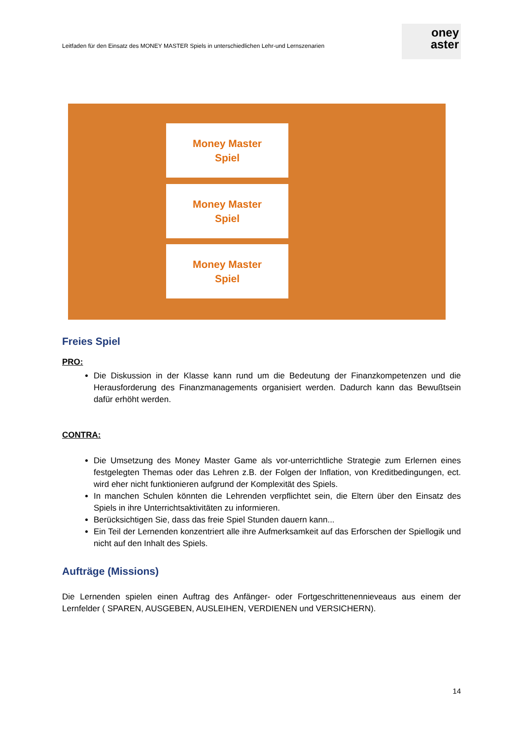Leitfaden für den Einsatz des MONEY MASTER Spiels in unterschiedlichen Lehr-und Lernszenarien
oney
aster
Money Master
Spiel
Money Master
Spiel
Money Master
Spiel
Freies Spiel
PRO:
Die Diskussion in der Klasse kann rund um die Bedeutung der Finanzkompetenzen und die Herausforderung des Finanzmanagements organisiert werden. Dadurch kann das Bewußtsein dafür erhöht werden.
CONTRA:
Die Umsetzung des Money Master Game als vor-unterrichtliche Strategie zum Erlernen eines festgelegten Themas oder das Lehren z.B. der Folgen der Inflation, von Kreditbedingungen, ect. wird eher nicht funktionieren aufgrund der Komplexität des Spiels.
In manchen Schulen könnten die Lehrenden verpflichtet sein, die Eltern über den Einsatz des Spiels in ihre Unterrichtsaktivitäten zu informieren.
Berücksichtigen Sie, dass das freie Spiel Stunden dauern kann...
Ein Teil der Lernenden konzentriert alle ihre Aufmerksamkeit auf das Erforschen der Spiellogik und nicht auf den Inhalt des Spiels.
Aufträge (Missions)
Die Lernenden spielen einen Auftrag des Anfänger- oder Fortgeschrittenennieveaus aus einem der Lernfelder ( SPAREN, AUSGEBEN, AUSLEIHEN, VERDIENEN und VERSICHERN).
14